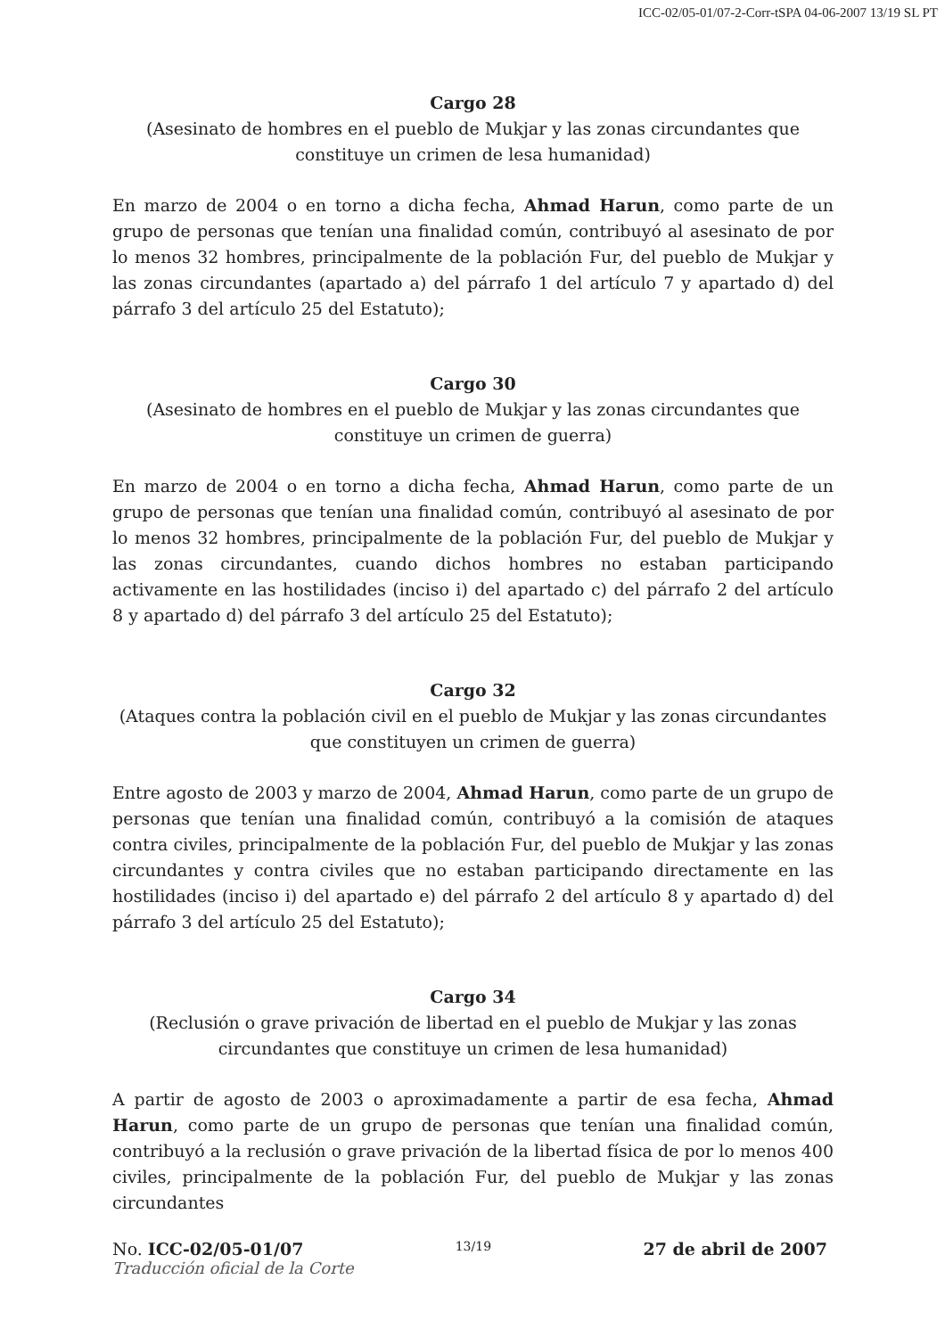ICC-02/05-01/07-2-Corr-tSPA 04-06-2007 13/19 SL PT
Cargo 28
(Asesinato de hombres en el pueblo de Mukjar y las zonas circundantes que constituye un crimen de lesa humanidad)
En marzo de 2004 o en torno a dicha fecha, Ahmad Harun, como parte de un grupo de personas que tenían una finalidad común, contribuyó al asesinato de por lo menos 32 hombres, principalmente de la población Fur, del pueblo de Mukjar y las zonas circundantes (apartado a) del párrafo 1 del artículo 7 y apartado d) del párrafo 3 del artículo 25 del Estatuto);
Cargo 30
(Asesinato de hombres en el pueblo de Mukjar y las zonas circundantes que constituye un crimen de guerra)
En marzo de 2004 o en torno a dicha fecha, Ahmad Harun, como parte de un grupo de personas que tenían una finalidad común, contribuyó al asesinato de por lo menos 32 hombres, principalmente de la población Fur, del pueblo de Mukjar y las zonas circundantes, cuando dichos hombres no estaban participando activamente en las hostilidades (inciso i) del apartado c) del párrafo 2 del artículo 8 y apartado d) del párrafo 3 del artículo 25 del Estatuto);
Cargo 32
(Ataques contra la población civil en el pueblo de Mukjar y las zonas circundantes que constituyen un crimen de guerra)
Entre agosto de 2003 y marzo de 2004, Ahmad Harun, como parte de un grupo de personas que tenían una finalidad común, contribuyó a la comisión de ataques contra civiles, principalmente de la población Fur, del pueblo de Mukjar y las zonas circundantes y contra civiles que no estaban participando directamente en las hostilidades (inciso i) del apartado e) del párrafo 2 del artículo 8 y apartado d) del párrafo 3 del artículo 25 del Estatuto);
Cargo 34
(Reclusión o grave privación de libertad en el pueblo de Mukjar y las zonas circundantes que constituye un crimen de lesa humanidad)
A partir de agosto de 2003 o aproximadamente a partir de esa fecha, Ahmad Harun, como parte de un grupo de personas que tenían una finalidad común, contribuyó a la reclusión o grave privación de la libertad física de por lo menos 400 civiles, principalmente de la población Fur, del pueblo de Mukjar y las zonas circundantes
No. ICC-02/05-01/07 13/19 27 de abril de 2007
Traducción oficial de la Corte